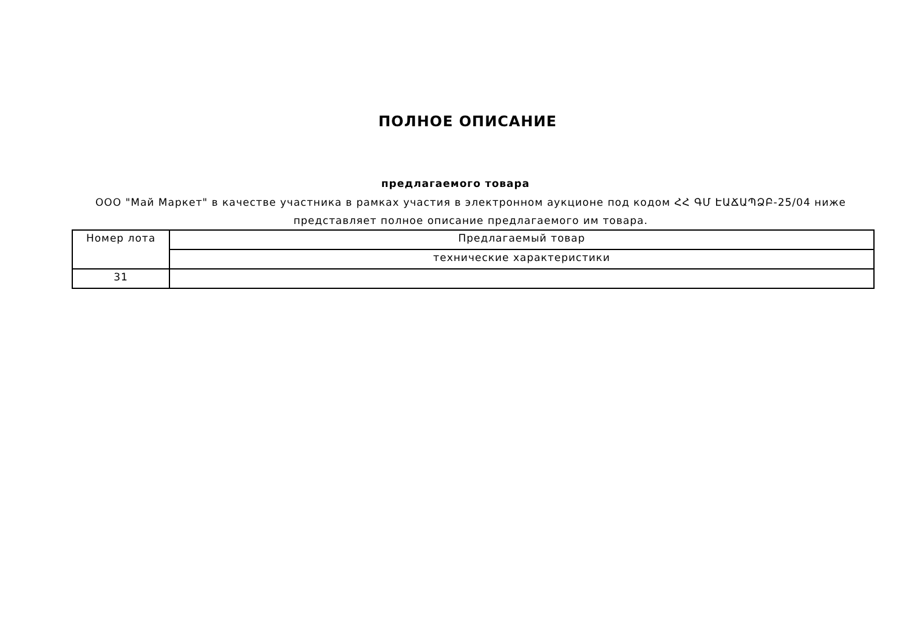ПОЛНОЕ ОПИСАНИЕ
предлагаемого товара
ООО "Май Маркет" в качестве участника в рамках участия в электронном аукционе под кодом ՀՀ ԳՄ ԷԱՃԱՊՁԲ-25/04 ниже представляет полное описание предлагаемого им товара.
| Номер лота | Предлагаемый товар |
| | технические характеристики |
| 31 | |